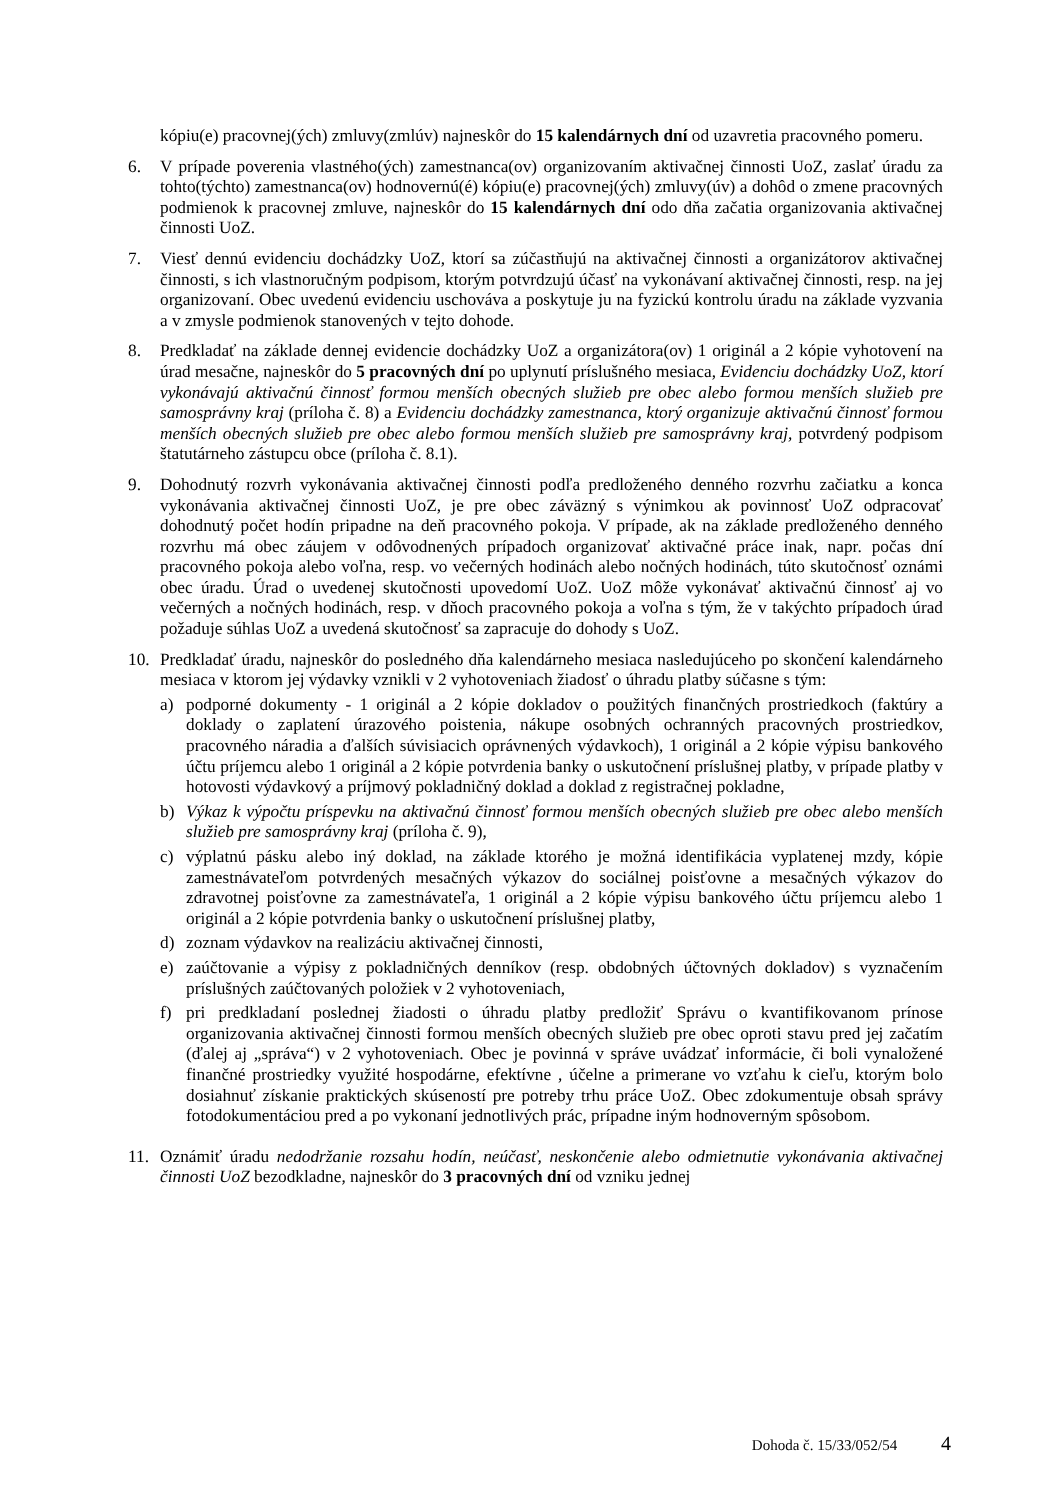kópiu(e) pracovnej(ých) zmluvy(zmlúv) najneskôr do 15 kalendárnych dní od uzavretia pracovného pomeru.
6. V prípade poverenia vlastného(ých) zamestnanca(ov) organizovaním aktivačnej činnosti UoZ, zaslať úradu za tohto(týchto) zamestnanca(ov) hodnovernú(é) kópiu(e) pracovnej(ých) zmluvy(úv) a dohôd o zmene pracovných podmienok k pracovnej zmluve, najneskôr do 15 kalendárnych dní odo dňa začatia organizovania aktivačnej činnosti UoZ.
7. Viesť dennú evidenciu dochádzky UoZ, ktorí sa zúčastňujú na aktivačnej činnosti a organizátorov aktivačnej činnosti, s ich vlastnoručným podpisom, ktorým potvrdzujú účasť na vykonávaní aktivačnej činnosti, resp. na jej organizovaní. Obec uvedenú evidenciu uschováva a poskytuje ju na fyzickú kontrolu úradu na základe vyzvania a v zmysle podmienok stanovených v tejto dohode.
8. Predkladať na základe dennej evidencie dochádzky UoZ a organizátora(ov) 1 originál a 2 kópie vyhotovení na úrad mesačne, najneskôr do 5 pracovných dní po uplynutí príslušného mesiaca, Evidenciu dochádzky UoZ, ktorí vykonávajú aktivačnú činnosť formou menších obecných služieb pre obec alebo formou menších služieb pre samosprávny kraj (príloha č. 8) a Evidenciu dochádzky zamestnanca, ktorý organizuje aktivačnú činnosť formou menších obecných služieb pre obec alebo formou menších služieb pre samosprávny kraj, potvrdený podpisom štatutárneho zástupcu obce (príloha č. 8.1).
9. Dohodnutý rozvrh vykonávania aktivačnej činnosti podľa predloženého denného rozvrhu začiatku a konca vykonávania aktivačnej činnosti UoZ, je pre obec záväzný s výnimkou ak povinnosť UoZ odpracovať dohodnutý počet hodín pripadne na deň pracovného pokoja. V prípade, ak na základe predloženého denného rozvrhu má obec záujem v odôvodnených prípadoch organizovať aktivačné práce inak, napr. počas dní pracovného pokoja alebo voľna, resp. vo večerných hodinách alebo nočných hodinách, túto skutočnosť oznámi obec úradu. Úrad o uvedenej skutočnosti upovedomí UoZ. UoZ môže vykonávať aktivačnú činnosť aj vo večerných a nočných hodinách, resp. v dňoch pracovného pokoja a voľna s tým, že v takýchto prípadoch úrad požaduje súhlas UoZ a uvedená skutočnosť sa zapracuje do dohody s UoZ.
10. Predkladať úradu, najneskôr do posledného dňa kalendárneho mesiaca nasledujúceho po skončení kalendárneho mesiaca v ktorom jej výdavky vznikli v 2 vyhotoveniach žiadosť o úhradu platby súčasne s tým:
a) podporné dokumenty - 1 originál a 2 kópie dokladov o použitých finančných prostriedkoch (faktúry a doklady o zaplatení úrazového poistenia, nákupe osobných ochranných pracovných prostriedkov, pracovného náradia a ďalších súvisiacich oprávnených výdavkoch), 1 originál a 2 kópie výpisu bankového účtu príjemcu alebo 1 originál a 2 kópie potvrdenia banky o uskutočnení príslušnej platby, v prípade platby v hotovosti výdavkový a príjmový pokladničný doklad a doklad z registračnej pokladne,
b) Výkaz k výpočtu príspevku na aktivačnú činnosť formou menších obecných služieb pre obec alebo menších služieb pre samosprávny kraj (príloha č. 9),
c) výplatnú pásku alebo iný doklad, na základe ktorého je možná identifikácia vyplatenej mzdy, kópie zamestnávateľom potvrdených mesačných výkazov do sociálnej poisťovne a mesačných výkazov do zdravotnej poisťovne za zamestnávateľa, 1 originál a 2 kópie výpisu bankového účtu príjemcu alebo 1 originál a 2 kópie potvrdenia banky o uskutočnení príslušnej platby,
d) zoznam výdavkov na realizáciu aktivačnej činnosti,
e) zaúčtovanie a výpisy z pokladničných denníkov (resp. obdobných účtovných dokladov) s vyznačením príslušných zaúčtovaných položiek v 2 vyhotoveniach,
f) pri predkladaní poslednej žiadosti o úhradu platby predložiť Správu o kvantifikovanom prínose organizovania aktivačnej činnosti formou menších obecných služieb pre obec oproti stavu pred jej začatím (ďalej aj „správa“) v 2 vyhotoveniach. Obec je povinná v správe uvádzať informácie, či boli vynaložené finančné prostriedky využité hospodárne, efektívne , účelne a primerane vo vzťahu k cieľu, ktorým bolo dosiahnuť získanie praktických skúseností pre potreby trhu práce UoZ. Obec zdokumentuje obsah správy fotodokumentáciou pred a po vykonaní jednotlivých prác, prípadne iným hodnoverným spôsobom.
11. Oznámiť úradu nedodržanie rozsahu hodín, neúčasť, neskončenie alebo odmietnutie vykonávania aktivačnej činnosti UoZ bezodkladne, najneskôr do 3 pracovných dní od vzniku jednej
Dohoda č. 15/33/052/54 4